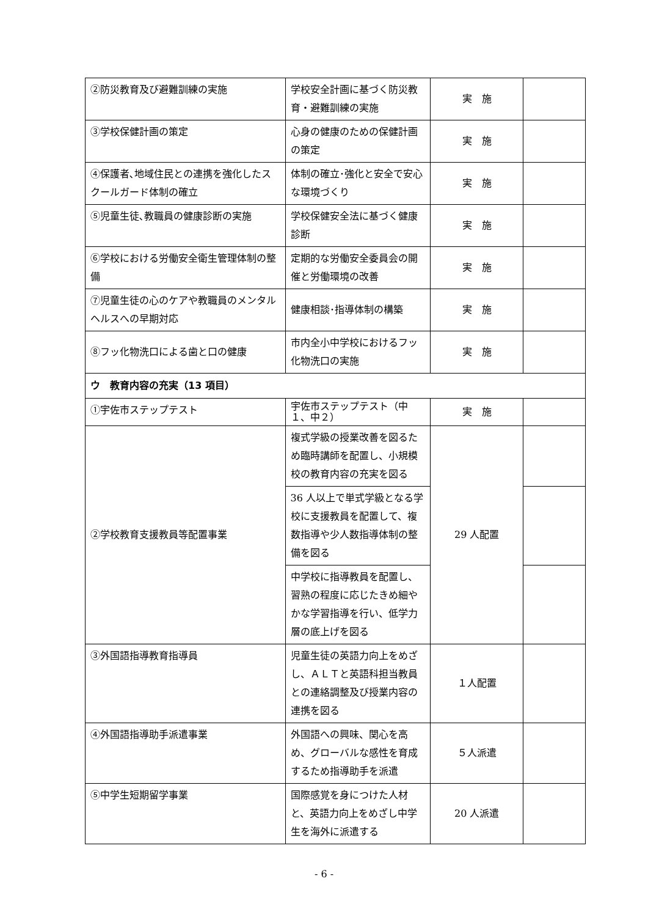| ②防災教育及び避難訓練の実施 | 学校安全計画に基づく防災教育・避難訓練の実施 | 実 施 | |
| ③学校保健計画の策定 | 心身の健康のための保健計画の策定 | 実 施 | |
| ④保護者､地域住民との連携を強化したスクールガード体制の確立 | 体制の確立･強化と安全で安心な環境づくり | 実 施 | |
| ⑤児童生徒､教職員の健康診断の実施 | 学校保健安全法に基づく健康診断 | 実 施 | |
| ⑥学校における労働安全衛生管理体制の整備 | 定期的な労働安全委員会の開催と労働環境の改善 | 実 施 | |
| ⑦児童生徒の心のケアや教職員のメンタルヘルスへの早期対応 | 健康相談･指導体制の構築 | 実 施 | |
| ⑧フッ化物洗口による歯と口の健康 | 市内全小中学校におけるフッ化物洗口の実施 | 実 施 | |
| ウ 教育内容の充実（13 項目） | | | |
| ①宇佐市ステップテスト | 宇佐市ステップテスト（中１、中２） | 実 施 | |
| ②学校教育支援教員等配置事業 | 複式学級の授業改善を図るため臨時講師を配置し、小規模校の教育内容の充実を図る | 29 人配置 | |
| | 36 人以上で単式学級となる学校に支援教員を配置して、複数指導や少人数指導体制の整備を図る | | |
| | 中学校に指導教員を配置し、習熟の程度に応じたきめ細やかな学習指導を行い、低学力層の底上げを図る | | |
| ③外国語指導教育指導員 | 児童生徒の英語力向上をめざし、ＡＬＴと英語科担当教員との連絡調整及び授業内容の連携を図る | １人配置 | |
| ④外国語指導助手派遣事業 | 外国語への興味、関心を高め、グローバルな感性を育成するため指導助手を派遣 | ５人派遣 | |
| ⑤中学生短期留学事業 | 国際感覚を身につけた人材と、英語力向上をめざし中学生を海外に派遣する | 20 人派遣 | |
- 6 -